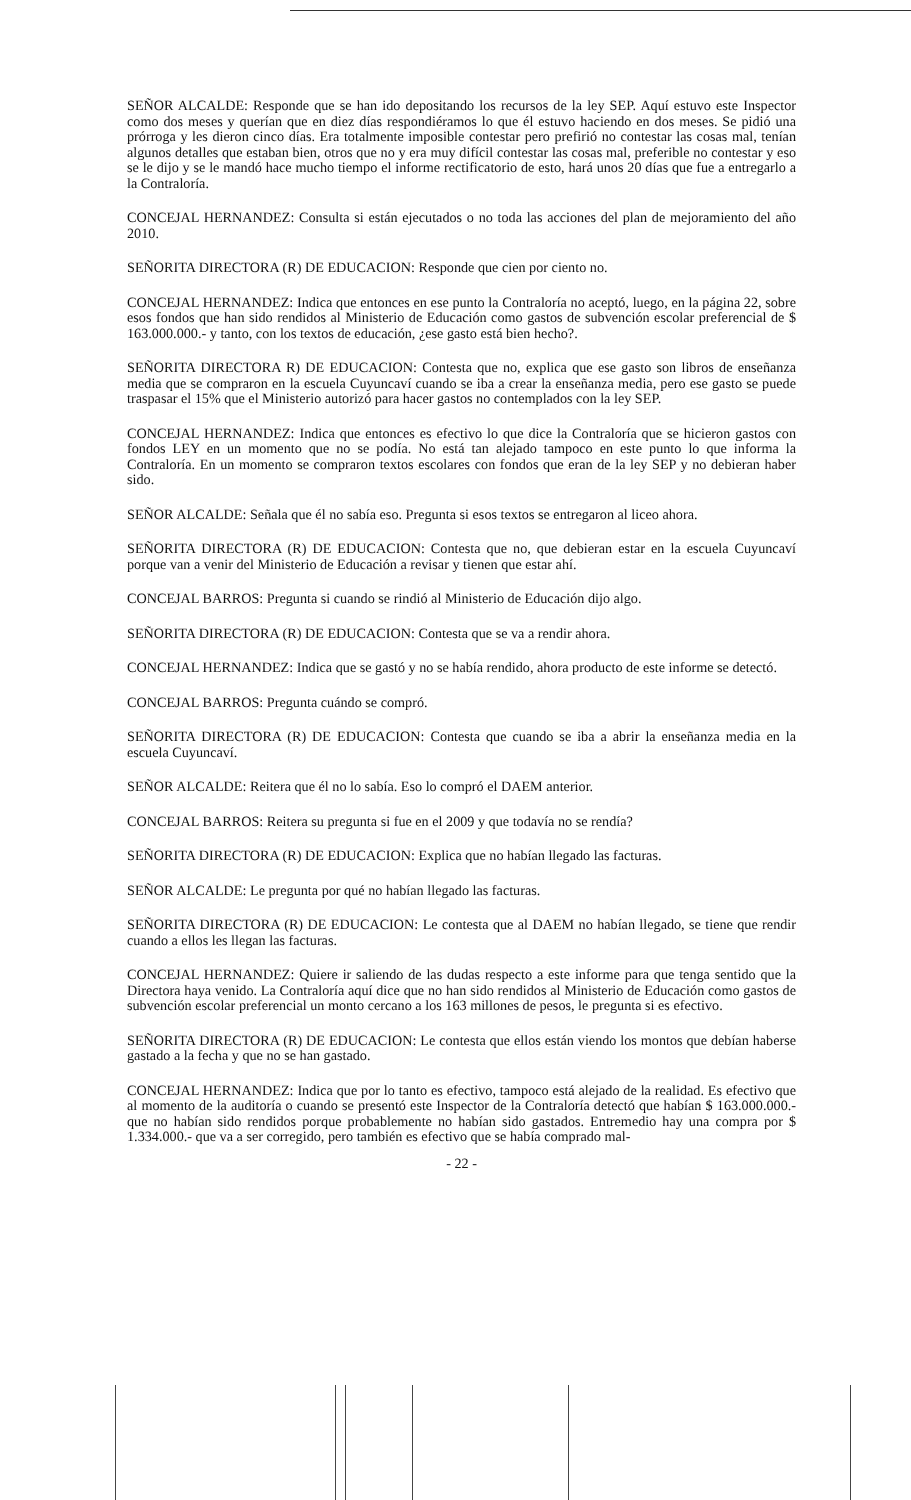SEÑOR ALCALDE: Responde que se han ido depositando los recursos de la ley SEP. Aquí estuvo este Inspector como dos meses y querían que en diez días respondiéramos lo que él estuvo haciendo en dos meses. Se pidió una prórroga y les dieron cinco días. Era totalmente imposible contestar pero prefirió no contestar las cosas mal, tenían algunos detalles que estaban bien, otros que no y era muy difícil contestar las cosas mal, preferible no contestar y eso se le dijo y se le mandó hace mucho tiempo el informe rectificatorio de esto, hará unos 20 días que fue a entregarlo a la Contraloría.
CONCEJAL HERNANDEZ: Consulta si están ejecutados o no toda las acciones del plan de mejoramiento del año 2010.
SEÑORITA DIRECTORA (R) DE EDUCACION: Responde que cien por ciento no.
CONCEJAL HERNANDEZ: Indica que entonces en ese punto la Contraloría no aceptó, luego, en la página 22, sobre esos fondos que han sido rendidos al Ministerio de Educación como gastos de subvención escolar preferencial de $ 163.000.000.- y tanto, con los textos de educación, ¿ese gasto está bien hecho?.
SEÑORITA DIRECTORA R) DE EDUCACION: Contesta que no, explica que ese gasto son libros de enseñanza media que se compraron en la escuela Cuyuncaví cuando se iba a crear la enseñanza media, pero ese gasto se puede traspasar el 15% que el Ministerio autorizó para hacer gastos no contemplados con la ley SEP.
CONCEJAL HERNANDEZ: Indica que entonces es efectivo lo que dice la Contraloría que se hicieron gastos con fondos LEY en un momento que no se podía. No está tan alejado tampoco en este punto lo que informa la Contraloría. En un momento se compraron textos escolares con fondos que eran de la ley SEP y no debieran haber sido.
SEÑOR ALCALDE: Señala que él no sabía eso. Pregunta si esos textos se entregaron al liceo ahora.
SEÑORITA DIRECTORA (R) DE EDUCACION: Contesta que no, que debieran estar en la escuela Cuyuncaví porque van a venir del Ministerio de Educación a revisar y tienen que estar ahí.
CONCEJAL BARROS: Pregunta si cuando se rindió al Ministerio de Educación dijo algo.
SEÑORITA DIRECTORA (R) DE EDUCACION: Contesta que se va a rendir ahora.
CONCEJAL HERNANDEZ: Indica que se gastó y no se había rendido, ahora producto de este informe se detectó.
CONCEJAL BARROS: Pregunta cuándo se compró.
SEÑORITA DIRECTORA (R) DE EDUCACION: Contesta que cuando se iba a abrir la enseñanza media en la escuela Cuyuncaví.
SEÑOR ALCALDE: Reitera que él no lo sabía. Eso lo compró el DAEM anterior.
CONCEJAL BARROS: Reitera su pregunta si fue en el 2009 y que todavía no se rendía?
SEÑORITA DIRECTORA (R) DE EDUCACION: Explica que no habían llegado las facturas.
SEÑOR ALCALDE: Le pregunta por qué no habían llegado las facturas.
SEÑORITA DIRECTORA (R) DE EDUCACION: Le contesta que al DAEM no habían llegado, se tiene que rendir cuando a ellos les llegan las facturas.
CONCEJAL HERNANDEZ: Quiere ir saliendo de las dudas respecto a este informe para que tenga sentido que la Directora haya venido. La Contraloría aquí dice que no han sido rendidos al Ministerio de Educación como gastos de subvención escolar preferencial un monto cercano a los 163 millones de pesos, le pregunta si es efectivo.
SEÑORITA DIRECTORA (R) DE EDUCACION: Le contesta que ellos están viendo los montos que debían haberse gastado a la fecha y que no se han gastado.
CONCEJAL HERNANDEZ: Indica que por lo tanto es efectivo, tampoco está alejado de la realidad. Es efectivo que al momento de la auditoría o cuando se presentó este Inspector de la Contraloría detectó que habían $ 163.000.000.- que no habían sido rendidos porque probablemente no habían sido gastados. Entremedio hay una compra por $ 1.334.000.- que va a ser corregido, pero también es efectivo que se había comprado mal-
- 22 -